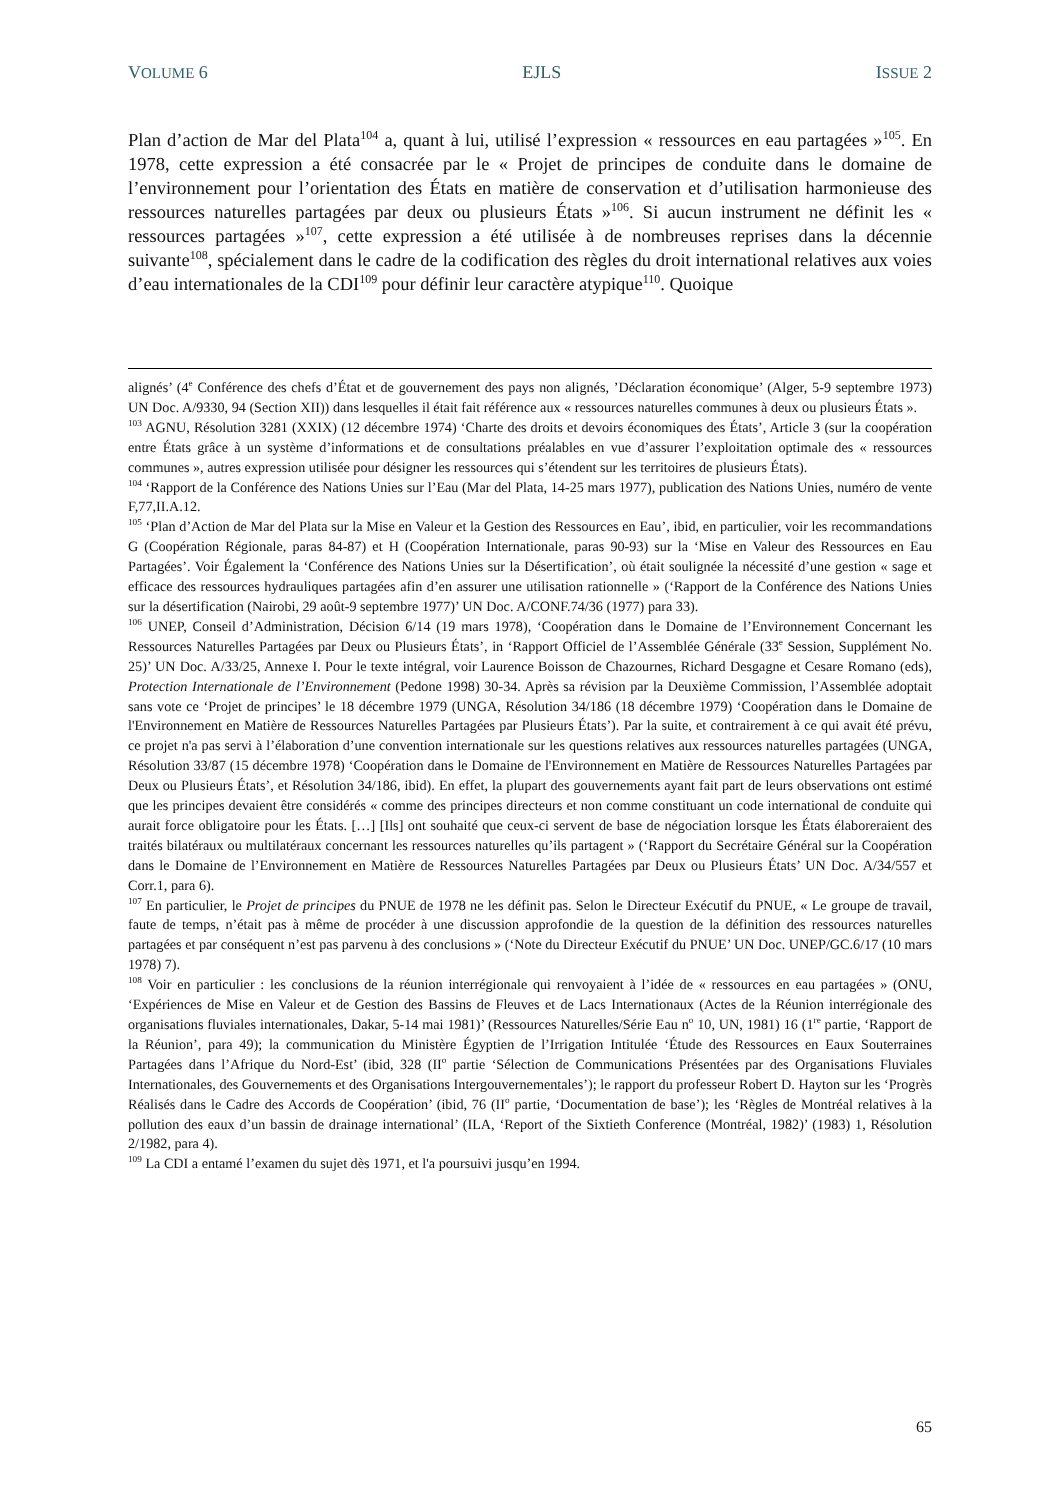VOLUME 6 EJLS ISSUE 2
Plan d’action de Mar del Plata<sup>104</sup> a, quant à lui, utilisé l’expression « ressources en eau partagées »<sup>105</sup>. En 1978, cette expression a été consacrée par le « Projet de principes de conduite dans le domaine de l’environnement pour l’orientation des États en matière de conservation et d’utilisation harmonieuse des ressources naturelles partagées par deux ou plusieurs États »<sup>106</sup>. Si aucun instrument ne définit les « ressources partagées »<sup>107</sup>, cette expression a été utilisée à de nombreuses reprises dans la décennie suivante<sup>108</sup>, spécialement dans le cadre de la codification des règles du droit international relatives aux voies d’eau internationales de la CDI<sup>109</sup> pour définir leur caractère atypique<sup>110</sup>. Quoique
alignés’ (4<sup>e</sup> Conférence des chefs d’État et de gouvernement des pays non alignés, ’Déclaration économique’ (Alger, 5-9 septembre 1973) UN Doc. A/9330, 94 (Section XII)) dans lesquelles il était fait référence aux « ressources naturelles communes à deux ou plusieurs États ».
<sup>103</sup> AGNU, Résolution 3281 (XXIX) (12 décembre 1974) ‘Charte des droits et devoirs économiques des États’, Article 3 (sur la coopération entre États grâce à un système d’informations et de consultations préalables en vue d’assurer l’exploitation optimale des « ressources communes », autres expression utilisée pour désigner les ressources qui s’étendent sur les territoires de plusieurs États).
<sup>104</sup> ‘Rapport de la Conférence des Nations Unies sur l’Eau (Mar del Plata, 14-25 mars 1977), publication des Nations Unies, numéro de vente F,77,II.A.12.
<sup>105</sup> ‘Plan d’Action de Mar del Plata sur la Mise en Valeur et la Gestion des Ressources en Eau’, ibid, en particulier, voir les recommandations G (Coopération Régionale, paras 84-87) et H (Coopération Internationale, paras 90-93) sur la ‘Mise en Valeur des Ressources en Eau Partagées’. Voir Également la ‘Conférence des Nations Unies sur la Désertification’, où était soulignée la nécessité d’une gestion « sage et efficace des ressources hydrauliques partagées afin d’en assurer une utilisation rationnelle » (‘Rapport de la Conférence des Nations Unies sur la désertification (Nairobi, 29 août-9 septembre 1977)’ UN Doc. A/CONF.74/36 (1977) para 33).
<sup>106</sup> UNEP, Conseil d’Administration, Décision 6/14 (19 mars 1978), ‘Coopération dans le Domaine de l’Environnement Concernant les Ressources Naturelles Partagées par Deux ou Plusieurs États’, in ‘Rapport Officiel de l’Assemblée Générale (33<sup>e</sup> Session, Supplément No. 25)’ UN Doc. A/33/25, Annexe I. Pour le texte intégral, voir Laurence Boisson de Chazournes, Richard Desgagne et Cesare Romano (eds), Protection Internationale de l’Environnement (Pedone 1998) 30-34. Après sa révision par la Deuxième Commission, l’Assemblée adoptait sans vote ce ‘Projet de principes’ le 18 décembre 1979 (UNGA, Résolution 34/186 (18 décembre 1979) ‘Coopération dans le Domaine de l'Environnement en Matière de Ressources Naturelles Partagées par Plusieurs États’). Par la suite, et contrairement à ce qui avait été prévu, ce projet n'a pas servi à l’élaboration d’une convention internationale sur les questions relatives aux ressources naturelles partagées (UNGA, Résolution 33/87 (15 décembre 1978) ‘Coopération dans le Domaine de l'Environnement en Matière de Ressources Naturelles Partagées par Deux ou Plusieurs États’, et Résolution 34/186, ibid). En effet, la plupart des gouvernements ayant fait part de leurs observations ont estimé que les principes devaient être considérés « comme des principes directeurs et non comme constituant un code international de conduite qui aurait force obligatoire pour les États. […] [Ils] ont souhaité que ceux-ci servent de base de négociation lorsque les États élaboreraient des traités bilatéraux ou multilatéraux concernant les ressources naturelles qu’ils partagent » (‘Rapport du Secrétaire Général sur la Coopération dans le Domaine de l’Environnement en Matière de Ressources Naturelles Partagées par Deux ou Plusieurs États’ UN Doc. A/34/557 et Corr.1, para 6).
<sup>107</sup> En particulier, le Projet de principes du PNUE de 1978 ne les définit pas. Selon le Directeur Exécutif du PNUE, « Le groupe de travail, faute de temps, n’était pas à même de procéder à une discussion approfondie de la question de la définition des ressources naturelles partagées et par conséquent n’est pas parvenu à des conclusions » (‘Note du Directeur Exécutif du PNUE’ UN Doc. UNEP/GC.6/17 (10 mars 1978) 7).
<sup>108</sup> Voir en particulier : les conclusions de la réunion interrégionale qui renvoyaient à l’idée de « ressources en eau partagées » (ONU, ‘Expériences de Mise en Valeur et de Gestion des Bassins de Fleuves et de Lacs Internationaux (Actes de la Réunion interrégionale des organisations fluviales internationales, Dakar, 5-14 mai 1981)’ (Ressources Naturelles/Série Eau n<sup>o</sup> 10, UN, 1981) 16 (1<sup>re</sup> partie, ‘Rapport de la Réunion’, para 49); la communication du Ministère Égyptien de l’Irrigation Intitulée ‘Étude des Ressources en Eaux Souterraines Partagées dans l’Afrique du Nord-Est’ (ibid, 328 (II<sup>o</sup> partie ‘Sélection de Communications Présentées par des Organisations Fluviales Internationales, des Gouvernements et des Organisations Intergouvernementales’); le rapport du professeur Robert D. Hayton sur les ‘Progrès Réalisés dans le Cadre des Accords de Coopération’ (ibid, 76 (II<sup>o</sup> partie, ‘Documentation de base’); les ‘Règles de Montréal relatives à la pollution des eaux d’un bassin de drainage international’ (ILA, ‘Report of the Sixtieth Conference (Montréal, 1982)’ (1983) 1, Résolution 2/1982, para 4).
<sup>109</sup> La CDI a entamé l’examen du sujet dès 1971, et l'a poursuivi jusqu’en 1994.
65